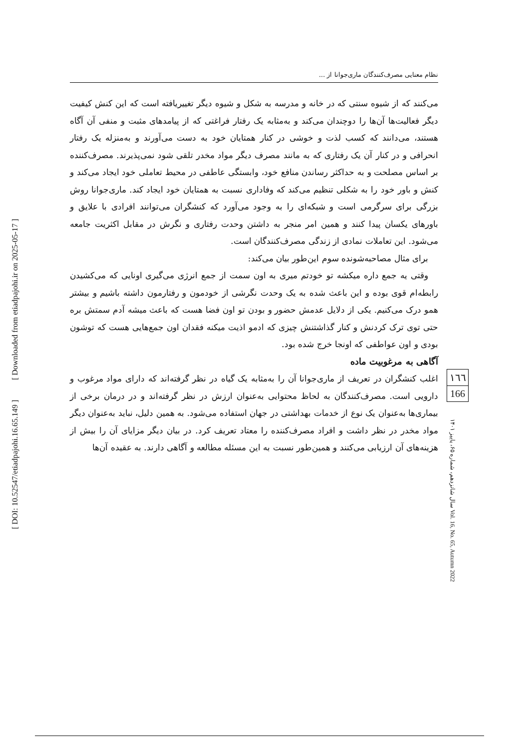[ Downloaded from etiadpajohi.ir on 2025-05-17 ]
[ DOI: 10.52547/etiadpajohi.16.65.149 ]
نظام معنایی مصرف‌کنندگان ماری‌جوانا از ...
می‌کنند که از شیوه سنتی که در خانه و مدرسه به شکل و شیوه دیگر تغییریافته است که این کنش کیفیت دیگر فعالیت‌ها آن‌ها را دوچندان می‌کند و به‌مثابه یک رفتار فراغتی که از پیامدهای مثبت و منفی آن آگاه هستند، می‌دانند که کسب لذت و خوشی در کنار همتایان خود به دست می‌آورند و به‌منزله یک رفتار انحرافی و در کنار آن یک رفتاری که به مانند مصرف دیگر مواد مخدر تلقی شود نمی‌پذیرند. مصرف‌کننده بر اساس مصلحت و به حداکثر رساندن منافع خود، وابستگی عاطفی در محیط تعاملی خود ایجاد می‌کند و کنش و باور خود را به شکلی تنظیم می‌کند که وفاداری نسبت به همتایان خود ایجاد کند. ماری‌جوانا روش بزرگی برای سرگرمی است و شبکه‌ای را به وجود می‌آورد که کنشگران می‌توانند افرادی با علایق و باورهای یکسان پیدا کنند و همین امر منجر به داشتن وحدت رفتاری و نگرش در مقابل اکثریت جامعه می‌شود. این تعاملات نمادی از زندگی مصرف‌کنندگان است.
برای مثال مصاحبه‌شونده سوم این‌طور بیان می‌کند:
وقتی یه جمع داره میکشه تو خودتم میری به اون سمت از جمع انرژی می‌گیری اونایی که می‌کشیدن رابطه‌ام قوی بوده و این باعث شده به یک وحدت نگرشی از خودمون و رفتارمون داشته باشیم و بیشتر همو درک می‌کنیم. یکی از دلایل عدمش حضور و بودن تو اون فضا هست که باعث میشه آدم سمتش بره حتی توی ترک کردنش و کنار گذاشتنش چیزی که ادمو اذیت میکنه فقدان اون جمع‌هایی هست که توشون بودی و اون عواطفی که اونجا خرج شده بود.
آگاهی به مرغوبیت ماده
اغلب کنشگران در تعریف از ماری‌جوانا آن را به‌مثابه یک گیاه در نظر گرفته‌اند که دارای مواد مرغوب و دارویی است. مصرف‌کنندگان به لحاظ محتوایی به‌عنوان ارزش در نظر گرفته‌اند و در درمان برخی از بیماری‌ها به‌عنوان یک نوع از خدمات بهداشتی در جهان استفاده می‌شود. به همین دلیل، نباید به‌عنوان دیگر مواد مخدر در نظر داشت و افراد مصرف‌کننده را معتاد تعریف کرد. در بیان دیگر مزایای آن را بیش از هزینه‌های آن ارزیابی می‌کنند و همین‌طور نسبت به این مسئله مطالعه و آگاهی دارند. به عقیده آن‌ها
١٦٦
166
سال شانزدهم، شماره ۶۵، پاییز ۱۴۰۱ Vol. 16, No. 65, Autumn 2022